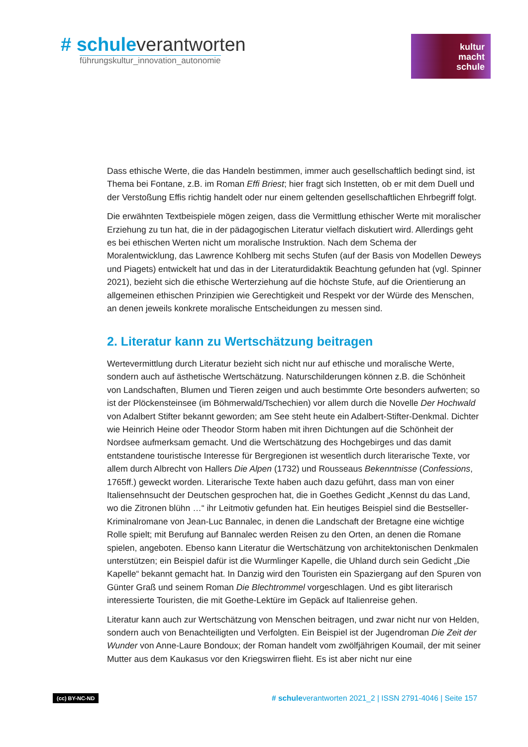# schuleverantworten
führungskultur_innovation_autonomie
kultur
macht
schule
Dass ethische Werte, die das Handeln bestimmen, immer auch gesellschaftlich bedingt sind, ist Thema bei Fontane, z.B. im Roman Effi Briest; hier fragt sich Instetten, ob er mit dem Duell und der Verstoßung Effis richtig handelt oder nur einem geltenden gesellschaftlichen Ehrbegriff folgt.
Die erwähnten Textbeispiele mögen zeigen, dass die Vermittlung ethischer Werte mit moralischer Erziehung zu tun hat, die in der pädagogischen Literatur vielfach diskutiert wird. Allerdings geht es bei ethischen Werten nicht um moralische Instruktion. Nach dem Schema der Moralentwicklung, das Lawrence Kohlberg mit sechs Stufen (auf der Basis von Modellen Deweys und Piagets) entwickelt hat und das in der Literaturdidaktik Beachtung gefunden hat (vgl. Spinner 2021), bezieht sich die ethische Werterziehung auf die höchste Stufe, auf die Orientierung an allgemeinen ethischen Prinzipien wie Gerechtigkeit und Respekt vor der Würde des Menschen, an denen jeweils konkrete moralische Entscheidungen zu messen sind.
2. Literatur kann zu Wertschätzung beitragen
Wertevermittlung durch Literatur bezieht sich nicht nur auf ethische und moralische Werte, sondern auch auf ästhetische Wertschätzung. Naturschilderungen können z.B. die Schönheit von Landschaften, Blumen und Tieren zeigen und auch bestimmte Orte besonders aufwerten; so ist der Plöckensteinsee (im Böhmerwald/Tschechien) vor allem durch die Novelle Der Hochwald von Adalbert Stifter bekannt geworden; am See steht heute ein Adalbert-Stifter-Denkmal. Dichter wie Heinrich Heine oder Theodor Storm haben mit ihren Dichtungen auf die Schönheit der Nordsee aufmerksam gemacht. Und die Wertschätzung des Hochgebirges und das damit entstandene touristische Interesse für Bergregionen ist wesentlich durch literarische Texte, vor allem durch Albrecht von Hallers Die Alpen (1732) und Rousseaus Bekenntnisse (Confessions, 1765ff.) geweckt worden. Literarische Texte haben auch dazu geführt, dass man von einer Italiensehnsucht der Deutschen gesprochen hat, die in Goethes Gedicht „Kennst du das Land, wo die Zitronen blühn …“ ihr Leitmotiv gefunden hat. Ein heutiges Beispiel sind die Bestseller-Kriminalromane von Jean-Luc Bannalec, in denen die Landschaft der Bretagne eine wichtige Rolle spielt; mit Berufung auf Bannalec werden Reisen zu den Orten, an denen die Romane spielen, angeboten. Ebenso kann Literatur die Wertschätzung von architektonischen Denkmalen unterstützen; ein Beispiel dafür ist die Wurmlinger Kapelle, die Uhland durch sein Gedicht „Die Kapelle“ bekannt gemacht hat. In Danzig wird den Touristen ein Spaziergang auf den Spuren von Günter Graß und seinem Roman Die Blechtrommel vorgeschlagen. Und es gibt literarisch interessierte Touristen, die mit Goethe-Lektüre im Gepäck auf Italienreise gehen.
Literatur kann auch zur Wertschätzung von Menschen beitragen, und zwar nicht nur von Helden, sondern auch von Benachteiligten und Verfolgten. Ein Beispiel ist der Jugendroman Die Zeit der Wunder von Anne-Laure Bondoux; der Roman handelt vom zwölfjährigen Koumail, der mit seiner Mutter aus dem Kaukasus vor den Kriegswirren flieht. Es ist aber nicht nur eine
(cc) BY-NC-ND # schuleverantworten 2021_2 | ISSN 2791-4046 | Seite 157